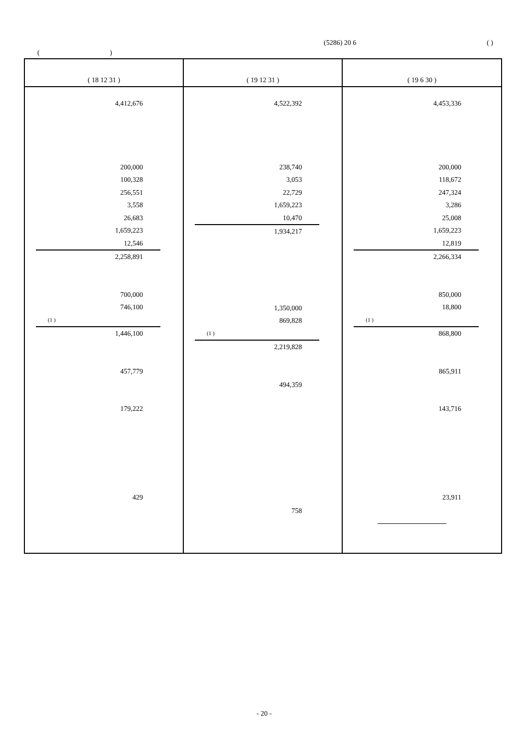(5286) 20 6 ( )
()
| ( 18 12 31 ) | ( 19 12 31 ) | ( 19 6 30 ) |
| --- | --- | --- |
| 4,412,676 200,000 100,328 256,551 3,558 26,683 1,659,223 12,546 2,258,891 700,000 746,100 (1 ) 1,446,100 457,779 179,222 429 | 4,522,392 238,740 3,053 22,729 1,659,223 10,470 1,934,217 1,350,000 869,828 (1 ) 2,219,828 494,359 758 | 4,453,336 200,000 118,672 247,324 3,286 25,008 1,659,223 12,819 2,266,334 850,000 18,800 (1 ) 868,800 865,911 143,716 23,911 |
- 20 -